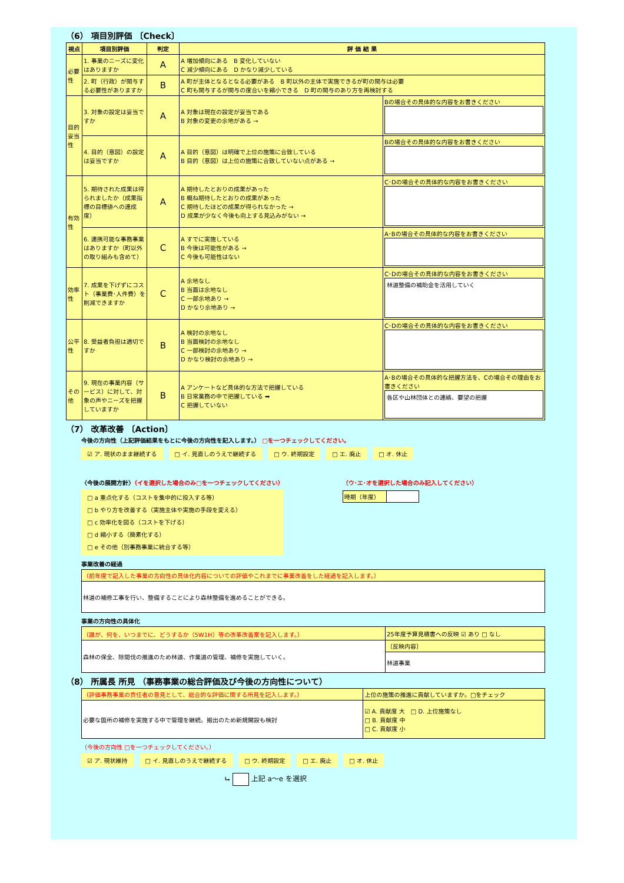（6） 項目別評価 〔Check〕
| 視点 | 項目別評価 | 判定 | 評 価 結 果 | |
| --- | --- | --- | --- | --- |
| 必要性 | 1. 事業のニーズに変化はありますか | A | A 増加傾向にある B 変化していない C 減少傾向にある D かなり減少している | |
| | 2. 町（行政）が関与する必要性がありますか | B | A 町が主体となるとなる必要がある B 町以外の主体で実施できるが町の関与は必要 C 町も関与するが関与の度合いを縮小できる D 町の関与のあり方を再検討する | |
| 目的妥当性 | 3. 対象の設定は妥当ですか | A | A 対象は現在の設定が妥当である B 対象の変更の余地がある → | Bの場合その具体的な内容をお書きください |
| | 4. 目的（意図）の設定は妥当ですか | A | A 目的（意図）は明確で上位の施策に合致している B 目的（意図）は上位の施策に合致していない点がある → | Bの場合その具体的な内容をお書きください |
| 有効性 | 5. 期待された成果は得られましたか（成果指標の目標値への達成度） | A | A 期待したとおりの成果があった B 概ね期待したとおりの成果があった C 期待したほどの成果が得られなかった → D 成果が少なく今後も向上する見込みがない → | C･Dの場合その具体的な内容をお書きください |
| | 6. 連携可能な事務事業はありますか（町以外の取り組みも含めて） | C | A すでに実施している B 今後は可能性がある → C 今後も可能性はない | A･Bの場合その具体的な内容をお書きください |
| 効率性 | 7. 成果を下げずにコスト（事業費･人件費）を削減できますか | C | A 余地なし B 当面は余地なし C 一部余地あり → D かなり余地あり → | C･Dの場合その具体的な内容をお書きください 林道整備の補助金を活用していく |
| 公平性 | 8. 受益者負担は適切ですか | B | A 検討の余地なし B 当面検討の余地なし C 一部検討の余地あり → D かなり検討の余地あり → | C･Dの場合その具体的な内容をお書きください |
| その他 | 9. 現在の事業内容（サービス）に対して、対象の声やニーズを把握していますか | B | A アンケートなど具体的な方法で把握している B 日常業務の中で把握している ➡ C 把握していない | A･Bの場合その具体的な把握方法を、Cの場合その理由をお書きください 各区や山林団体との連絡、要望の把握 |
（7） 改革改善 〔Action〕
今後の方向性（上記評価結果をもとに今後の方向性を記入します。） □を一つチェックしてください。
☑ ア. 現状のまま継続する □ イ. 見直しのうえで継続する □ ウ. 終期設定 □ エ. 廃止 □ オ. 休止
〈今後の展開方針〉（イを選択した場合のみ□を一つチェックしてください）
□ a 重点化する（コストを集中的に投入する等）
□ b やり方を改善する（実施主体や実施の手段を変える）
□ c 効率化を図る（コストを下げる）
□ d 縮小する（簡素化する）
□ e その他（別事務事業に統合する等）
（ウ･エ･オを選択した場合のみ記入してください）
| 時期（年度） | |
事業改善の経過
| （前年度で記入した事業の方向性の具体化内容についての評価やこれまでに事業改善をした経過を記入します。） |
| 林道の補修工事を行い、整備することにより森林整備を進めることができる。 |
事業の方向性の具体化
| （誰が、何を、いつまでに、どうするか（5W1H）等の改革改善案を記入します。） | 25年度予算見積書への反映 ☑ あり □ なし |
| 森林の保全、除間伐の推進のため林道、作業道の管理、補修を実施していく。 | 〔反映内容〕 |
| | 林道事業 |
（8） 所属長 所見 （事務事業の総合評価及び今後の方向性について）
| （評価事務事業の責任者の意見として、総合的な評価に関する所見を記入します。） | 上位の施策の推進に貢献していますか。□をチェック |
| 必要な箇所の補修を実施する中で管理を継続。搬出のため新規開設も検討 | ☑ A. 貢献度 大 □ D. 上位施策なし □ B. 貢献度 中 □ C. 貢献度 小 |
（今後の方向性 □を一つチェックしてください。）
☑ ア. 現状維持 □ イ. 見直しのうえで継続する □ ウ. 終期設定 □ エ. 廃止 □ オ. 休止
⮡ 上記 a～e を選択